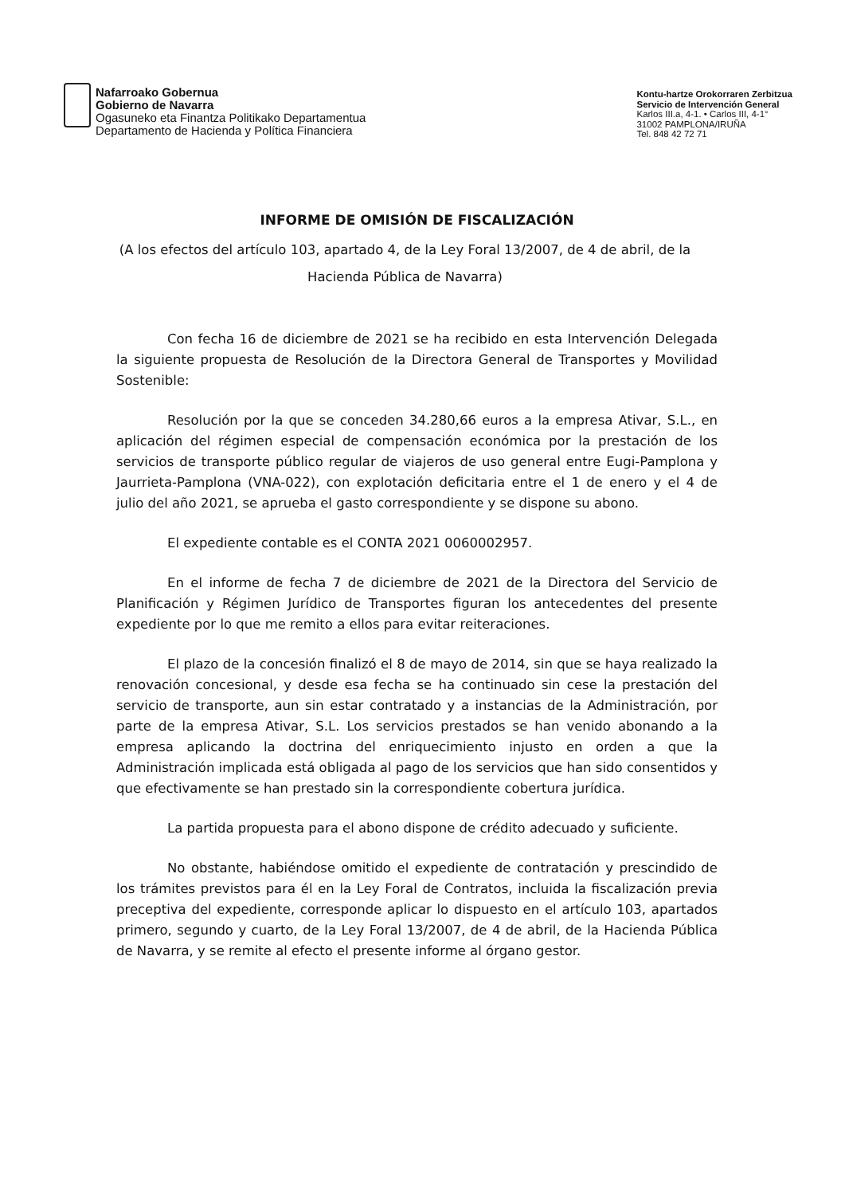Nafarroako Gobernua
Gobierno de Navarra
Ogasuneko eta Finantza Politikako Departamentua
Departamento de Hacienda y Política Financiera
Kontu-hartze Orokorraren Zerbitzua
Servicio de Intervención General
Karlos III.a, 4-1. • Carlos III, 4-1°
31002 PAMPLONA/IRUÑA
Tel. 848 42 72 71
INFORME DE OMISIÓN DE FISCALIZACIÓN
(A los efectos del artículo 103, apartado 4, de la Ley Foral 13/2007, de 4 de abril, de la
Hacienda Pública de Navarra)
Con fecha 16 de diciembre de 2021 se ha recibido en esta Intervención Delegada la siguiente propuesta de Resolución de la Directora General de Transportes y Movilidad Sostenible:
Resolución por la que se conceden 34.280,66 euros a la empresa Ativar, S.L., en aplicación del régimen especial de compensación económica por la prestación de los servicios de transporte público regular de viajeros de uso general entre Eugi-Pamplona y Jaurrieta-Pamplona (VNA-022), con explotación deficitaria entre el 1 de enero y el 4 de julio del año 2021, se aprueba el gasto correspondiente y se dispone su abono.
El expediente contable es el CONTA 2021 0060002957.
En el informe de fecha 7 de diciembre de 2021 de la Directora del Servicio de Planificación y Régimen Jurídico de Transportes figuran los antecedentes del presente expediente por lo que me remito a ellos para evitar reiteraciones.
El plazo de la concesión finalizó el 8 de mayo de 2014, sin que se haya realizado la renovación concesional, y desde esa fecha se ha continuado sin cese la prestación del servicio de transporte, aun sin estar contratado y a instancias de la Administración, por parte de la empresa Ativar, S.L. Los servicios prestados se han venido abonando a la empresa aplicando la doctrina del enriquecimiento injusto en orden a que la Administración implicada está obligada al pago de los servicios que han sido consentidos y que efectivamente se han prestado sin la correspondiente cobertura jurídica.
La partida propuesta para el abono dispone de crédito adecuado y suficiente.
No obstante, habiéndose omitido el expediente de contratación y prescindido de los trámites previstos para él en la Ley Foral de Contratos, incluida la fiscalización previa preceptiva del expediente, corresponde aplicar lo dispuesto en el artículo 103, apartados primero, segundo y cuarto, de la Ley Foral 13/2007, de 4 de abril, de la Hacienda Pública de Navarra, y se remite al efecto el presente informe al órgano gestor.